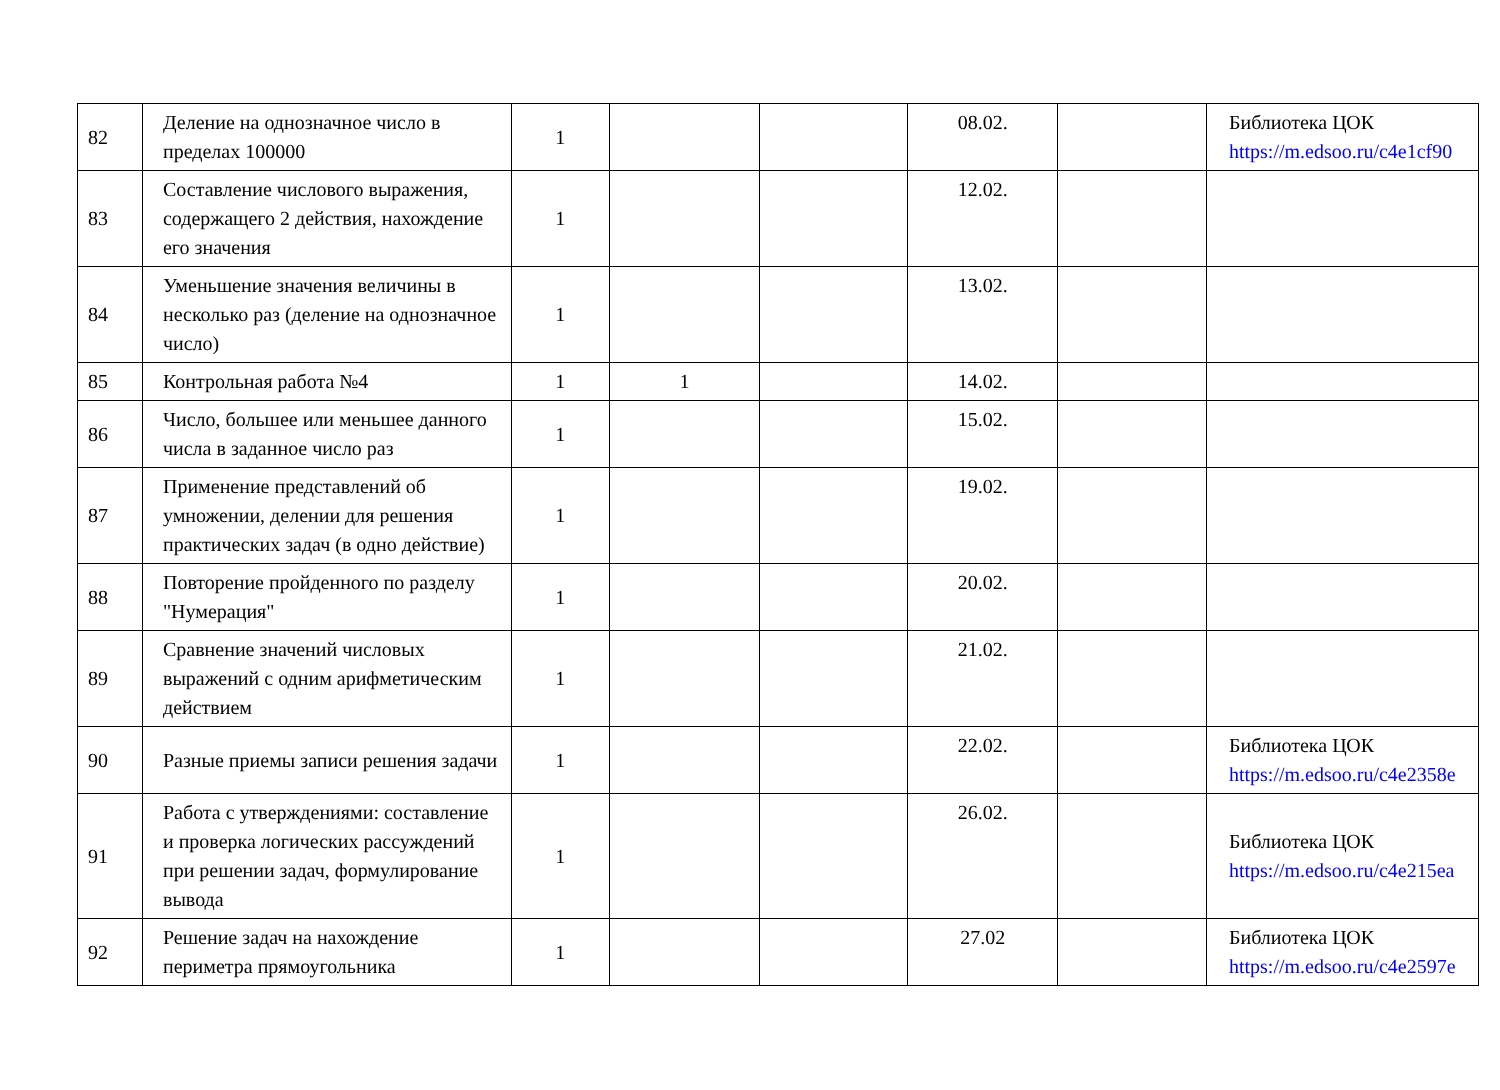| 82 | Деление на однозначное число в пределах 100000 | 1 | | | 08.02. | | Библиотека ЦОК https://m.edsoo.ru/c4e1cf90 |
| 83 | Составление числового выражения, содержащего 2 действия, нахождение его значения | 1 | | | 12.02. | | |
| 84 | Уменьшение значения величины в несколько раз (деление на однозначное число) | 1 | | | 13.02. | | |
| 85 | Контрольная работа №4 | 1 | 1 | | 14.02. | | |
| 86 | Число, большее или меньшее данного числа в заданное число раз | 1 | | | 15.02. | | |
| 87 | Применение представлений об умножении, делении для решения практических задач (в одно действие) | 1 | | | 19.02. | | |
| 88 | Повторение пройденного по разделу "Нумерация" | 1 | | | 20.02. | | |
| 89 | Сравнение значений числовых выражений с одним арифметическим действием | 1 | | | 21.02. | | |
| 90 | Разные приемы записи решения задачи | 1 | | | 22.02. | | Библиотека ЦОК https://m.edsoo.ru/c4e2358e |
| 91 | Работа с утверждениями: составление и проверка логических рассуждений при решении задач, формулирование вывода | 1 | | | 26.02. | | Библиотека ЦОК https://m.edsoo.ru/c4e215ea |
| 92 | Решение задач на нахождение периметра прямоугольника | 1 | | | 27.02 | | Библиотека ЦОК https://m.edsoo.ru/c4e2597e |